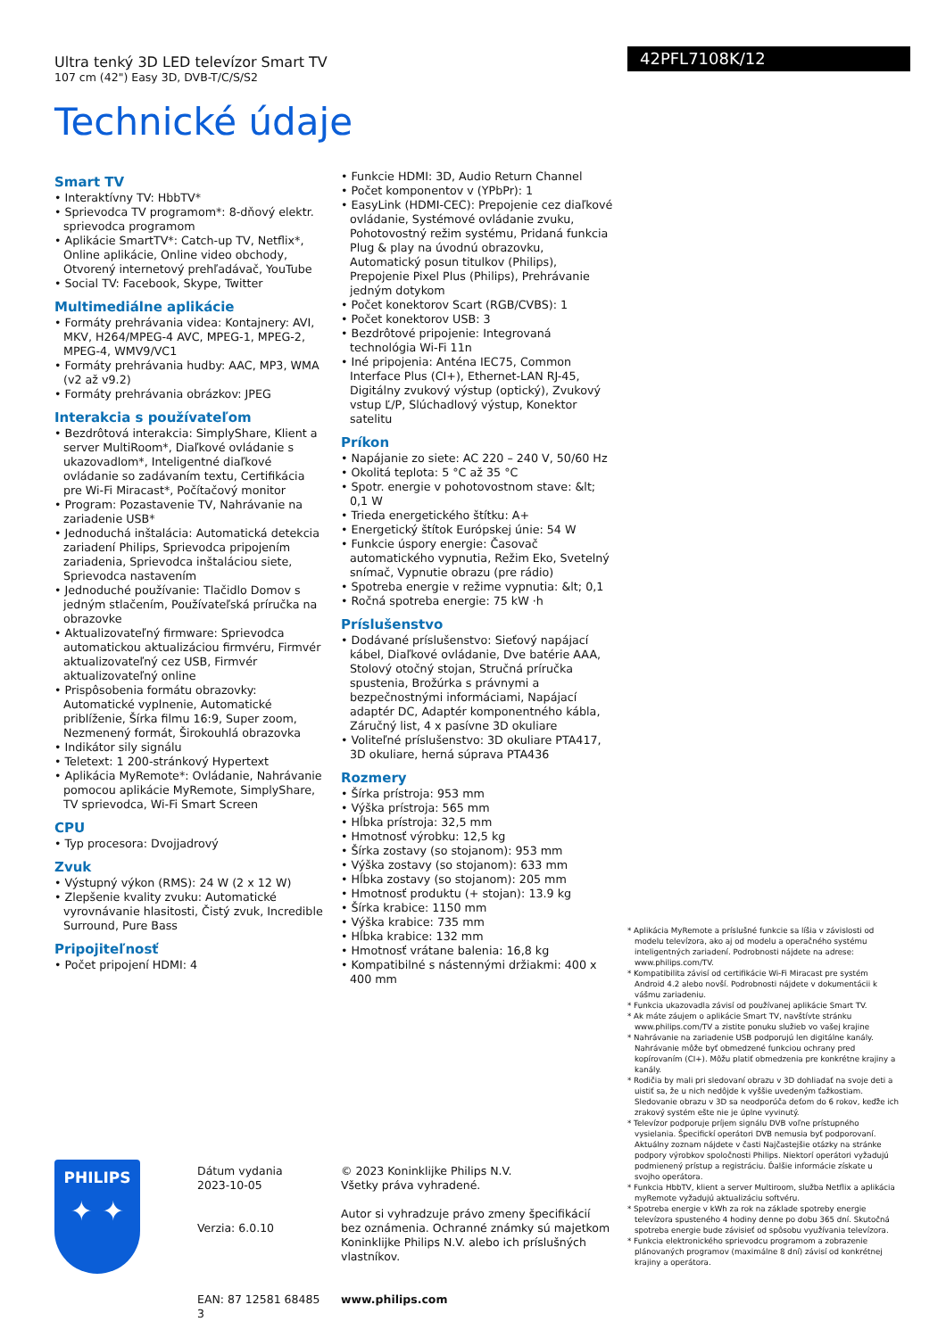Ultra tenký 3D LED televízor Smart TV
107 cm (42") Easy 3D, DVB-T/C/S/S2
Technické údaje
42PFL7108K/12
Smart TV
• Interaktívny TV: HbbTV*
• Sprievodca TV programom*: 8-dňový elektr. sprievodca programom
• Aplikácie SmartTV*: Catch-up TV, Netflix*, Online aplikácie, Online video obchody, Otvorený internetový prehľadávač, YouTube
• Social TV: Facebook, Skype, Twitter
Multimediálne aplikácie
• Formáty prehrávania videa: Kontajnery: AVI, MKV, H264/MPEG-4 AVC, MPEG-1, MPEG-2, MPEG-4, WMV9/VC1
• Formáty prehrávania hudby: AAC, MP3, WMA (v2 až v9.2)
• Formáty prehrávania obrázkov: JPEG
Interakcia s používateľom
• Bezdrôtová interakcia: SimplyShare, Klient a server MultiRoom*, Diaľkové ovládanie s ukazovadlom*, Inteligentné diaľkové ovládanie so zadávaním textu, Certifikácia pre Wi-Fi Miracast*, Počítačový monitor
• Program: Pozastavenie TV, Nahrávanie na zariadenie USB*
• Jednoduchá inštalácia: Automatická detekcia zariadení Philips, Sprievodca pripojením zariadenia, Sprievodca inštaláciou siete, Sprievodca nastavením
• Jednoduché používanie: Tlačidlo Domov s jedným stlačením, Používateľská príručka na obrazovke
• Aktualizovateľný firmware: Sprievodca automatickou aktualizáciou firmvéru, Firmvér aktualizovateľný cez USB, Firmvér aktualizovateľný online
• Prispôsobenia formátu obrazovky: Automatické vyplnenie, Automatické priblíženie, Šírka filmu 16:9, Super zoom, Nezmenený formát, Širokouhlá obrazovka
• Indikátor sily signálu
• Teletext: 1 200-stránkový Hypertext
• Aplikácia MyRemote*: Ovládanie, Nahrávanie pomocou aplikácie MyRemote, SimplyShare, TV sprievodca, Wi-Fi Smart Screen
CPU
• Typ procesora: Dvojjadrový
Zvuk
• Výstupný výkon (RMS): 24 W (2 x 12 W)
• Zlepšenie kvality zvuku: Automatické vyrovnávanie hlasitosti, Čistý zvuk, Incredible Surround, Pure Bass
Pripojiteľnosť
• Počet pripojení HDMI: 4
• Funkcie HDMI: 3D, Audio Return Channel
• Počet komponentov v (YPbPr): 1
• EasyLink (HDMI-CEC): Prepojenie cez diaľkové ovládanie, Systémové ovládanie zvuku, Pohotovostný režim systému, Pridaná funkcia Plug & play na úvodnú obrazovku, Automatický posun titulkov (Philips), Prepojenie Pixel Plus (Philips), Prehrávanie jedným dotykom
• Počet konektorov Scart (RGB/CVBS): 1
• Počet konektorov USB: 3
• Bezdrôtové pripojenie: Integrovaná technológia Wi-Fi 11n
• Iné pripojenia: Anténa IEC75, Common Interface Plus (CI+), Ethernet-LAN RJ-45, Digitálny zvukový výstup (optický), Zvukový vstup Ľ/P, Slúchadlový výstup, Konektor satelitu
Príkon
• Napájanie zo siete: AC 220 – 240 V, 50/60 Hz
• Okolitá teplota: 5 °C až 35 °C
• Spotr. energie v pohotovostnom stave: &lt; 0,1 W
• Trieda energetického štítku: A+
• Energetický štítok Európskej únie: 54 W
• Funkcie úspory energie: Časovač automatického vypnutia, Režim Eko, Svetelný snímač, Vypnutie obrazu (pre rádio)
• Spotreba energie v režime vypnutia: &lt; 0,1
• Ročná spotreba energie: 75 kW ·h
Príslušenstvo
• Dodávané príslušenstvo: Sieťový napájací kábel, Diaľkové ovládanie, Dve batérie AAA, Stolový otočný stojan, Stručná príručka spustenia, Brožúrka s právnymi a bezpečnostnými informáciami, Napájací adaptér DC, Adaptér komponentného kábla, Záručný list, 4 x pasívne 3D okuliare
• Voliteľné príslušenstvo: 3D okuliare PTA417, 3D okuliare, herná súprava PTA436
Rozmery
• Šírka prístroja: 953 mm
• Výška prístroja: 565 mm
• Hĺbka prístroja: 32,5 mm
• Hmotnosť výrobku: 12,5 kg
• Šírka zostavy (so stojanom): 953 mm
• Výška zostavy (so stojanom): 633 mm
• Hĺbka zostavy (so stojanom): 205 mm
• Hmotnosť produktu (+ stojan): 13.9 kg
• Šírka krabice: 1150 mm
• Výška krabice: 735 mm
• Hĺbka krabice: 132 mm
• Hmotnosť vrátane balenia: 16,8 kg
• Kompatibilné s nástennými držiakmi: 400 x 400 mm
* Aplikácia MyRemote a príslušné funkcie sa líšia v závislosti od modelu televízora, ako aj od modelu a operačného systému inteligentných zariadení. Podrobnosti nájdete na adrese: www.philips.com/TV.
* Kompatibilita závisí od certifikácie Wi-Fi Miracast pre systém Android 4.2 alebo novší. Podrobnosti nájdete v dokumentácii k vášmu zariadeniu.
* Funkcia ukazovadla závisí od používanej aplikácie Smart TV.
* Ak máte záujem o aplikácie Smart TV, navštívte stránku www.philips.com/TV a zistite ponuku služieb vo vašej krajine
* Nahrávanie na zariadenie USB podporujú len digitálne kanály. Nahrávanie môže byť obmedzené funkciou ochrany pred kopírovaním (CI+). Môžu platiť obmedzenia pre konkrétne krajiny a kanály.
* Rodičia by mali pri sledovaní obrazu v 3D dohliadať na svoje deti a uistiť sa, že u nich nedôjde k vyššie uvedeným ťažkostiam. Sledovanie obrazu v 3D sa neodporúča deťom do 6 rokov, keďže ich zrakový systém ešte nie je úplne vyvinutý.
* Televízor podporuje príjem signálu DVB voľne prístupného vysielania. Špecifickí operátori DVB nemusia byť podporovaní. Aktuálny zoznam nájdete v časti Najčastejšie otázky na stránke podpory výrobkov spoločnosti Philips. Niektorí operátori vyžadujú podmienený prístup a registráciu. Ďalšie informácie získate u svojho operátora.
* Funkcia HbbTV, klient a server Multiroom, služba Netflix a aplikácia myRemote vyžadujú aktualizáciu softvéru.
* Spotreba energie v kWh za rok na základe spotreby energie televízora spusteného 4 hodiny denne po dobu 365 dní. Skutočná spotreba energie bude závisieť od spôsobu využívania televízora.
* Funkcia elektronického sprievodcu programom a zobrazenie plánovaných programov (maximálne 8 dní) závisí od konkrétnej krajiny a operátora.
PHILIPS
✦ ✦
Dátum vydania
2023-10-05
Verzia: 6.0.10
EAN: 87 12581 68485 3
© 2023 Koninklijke Philips N.V.
Všetky práva vyhradené.
Autor si vyhradzuje právo zmeny špecifikácií bez oznámenia. Ochranné známky sú majetkom Koninklijke Philips N.V. alebo ich príslušných vlastníkov.
www.philips.com